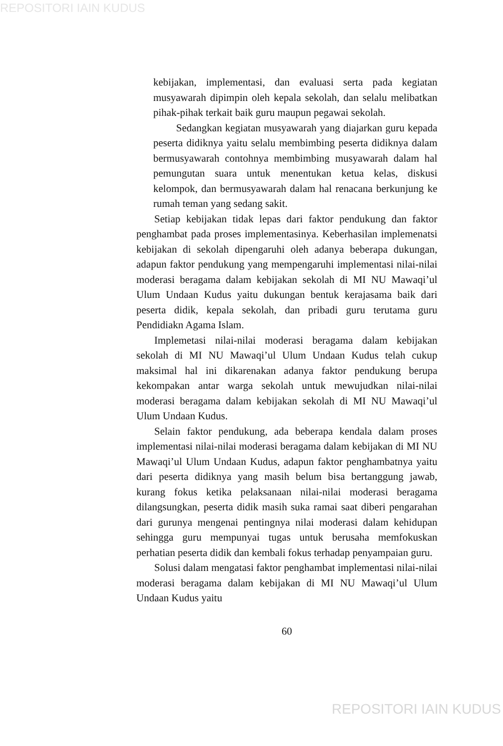REPOSITORI IAIN KUDUS
kebijakan, implementasi, dan evaluasi serta pada kegiatan musyawarah dipimpin oleh kepala sekolah, dan selalu melibatkan pihak-pihak terkait baik guru maupun pegawai sekolah.
Sedangkan kegiatan musyawarah yang diajarkan guru kepada peserta didiknya yaitu selalu membimbing peserta didiknya dalam bermusyawarah contohnya membimbing musyawarah dalam hal pemungutan suara untuk menentukan ketua kelas, diskusi kelompok, dan bermusyawarah dalam hal renacana berkunjung ke rumah teman yang sedang sakit.
Setiap kebijakan tidak lepas dari faktor pendukung dan faktor penghambat pada proses implementasinya. Keberhasilan implemenatsi kebijakan di sekolah dipengaruhi oleh adanya beberapa dukungan, adapun faktor pendukung yang mempengaruhi implementasi nilai-nilai moderasi beragama dalam kebijakan sekolah di MI NU Mawaqi’ul Ulum Undaan Kudus yaitu dukungan bentuk kerajasama baik dari peserta didik, kepala sekolah, dan pribadi guru terutama guru Pendidiakn Agama Islam.
Implemetasi nilai-nilai moderasi beragama dalam kebijakan sekolah di MI NU Mawaqi’ul Ulum Undaan Kudus telah cukup maksimal hal ini dikarenakan adanya faktor pendukung berupa kekompakan antar warga sekolah untuk mewujudkan nilai-nilai moderasi beragama dalam kebijakan sekolah di MI NU Mawaqi’ul Ulum Undaan Kudus.
Selain faktor pendukung, ada beberapa kendala dalam proses implementasi nilai-nilai moderasi beragama dalam kebijakan di MI NU Mawaqi’ul Ulum Undaan Kudus, adapun faktor penghambatnya yaitu dari peserta didiknya yang masih belum bisa bertanggung jawab, kurang fokus ketika pelaksanaan nilai-nilai moderasi beragama dilangsungkan, peserta didik masih suka ramai saat diberi pengarahan dari gurunya mengenai pentingnya nilai moderasi dalam kehidupan sehingga guru mempunyai tugas untuk berusaha memfokuskan perhatian peserta didik dan kembali fokus terhadap penyampaian guru.
Solusi dalam mengatasi faktor penghambat implementasi nilai-nilai moderasi beragama dalam kebijakan di MI NU Mawaqi’ul Ulum Undaan Kudus yaitu
60
REPOSITORI IAIN KUDUS